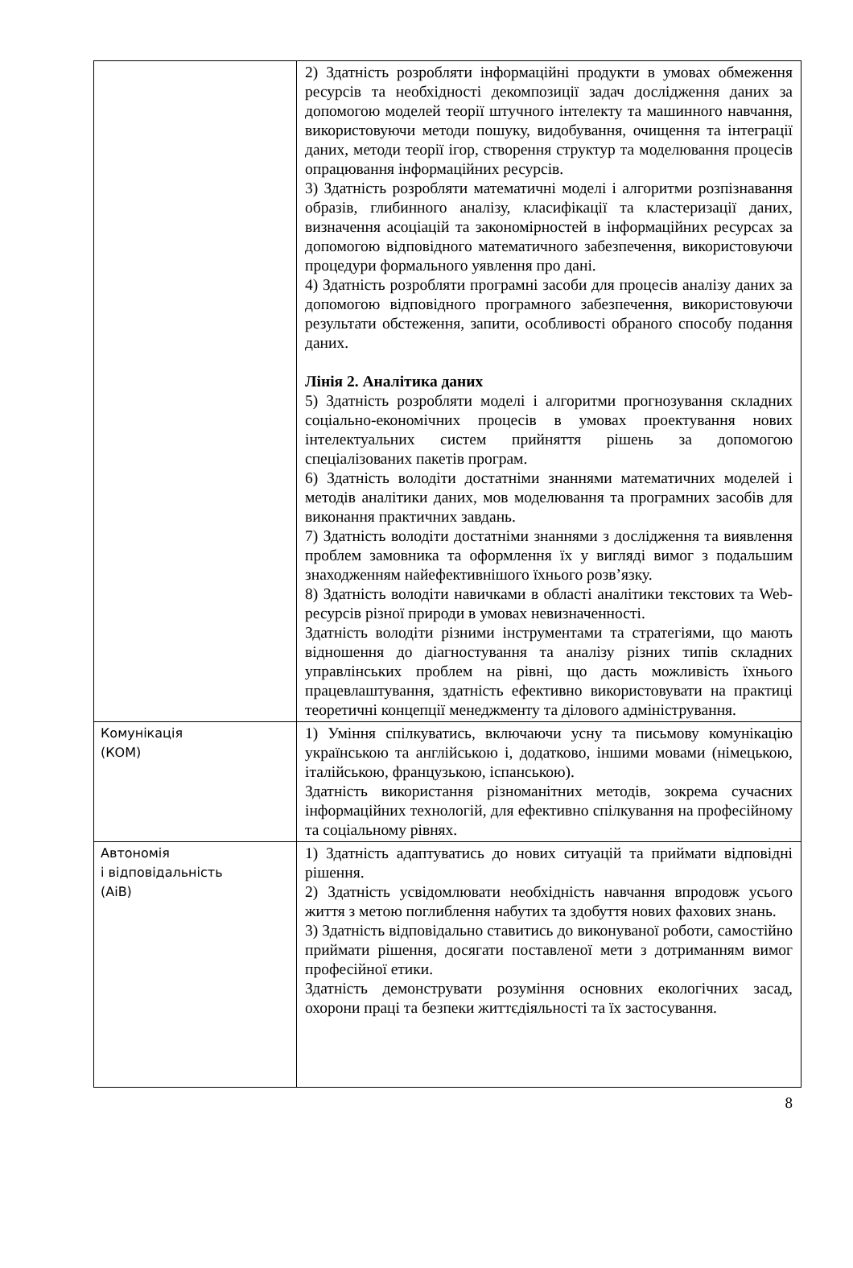| | 2) Здатність розробляти інформаційні продукти в умовах обмеження ресурсів та необхідності декомпозиції задач дослідження даних за допомогою моделей теорії штучного інтелекту та машинного навчання, використовуючи методи пошуку, видобування, очищення та інтеграції даних, методи теорії ігор, створення структур та моделювання процесів опрацювання інформаційних ресурсів. 3) Здатність розробляти математичні моделі і алгоритми розпізнавання образів, глибинного аналізу, класифікації та кластеризації даних, визначення асоціацій та закономірностей в інформаційних ресурсах за допомогою відповідного математичного забезпечення, використовуючи процедури формального уявлення про дані. 4) Здатність розробляти програмні засоби для процесів аналізу даних за допомогою відповідного програмного забезпечення, використовуючи результати обстеження, запити, особливості обраного способу подання даних. Лінія 2. Аналітика даних 5) Здатність розробляти моделі і алгоритми прогнозування складних соціально-економічних процесів в умовах проектування нових інтелектуальних систем прийняття рішень за допомогою спеціалізованих пакетів програм. 6) Здатність володіти достатніми знаннями математичних моделей і методів аналітики даних, мов моделювання та програмних засобів для виконання практичних завдань. 7) Здатність володіти достатніми знаннями з дослідження та виявлення проблем замовника та оформлення їх у вигляді вимог з подальшим знаходженням найефективнішого їхнього розв’язку. 8) Здатність володіти навичками в області аналітики текстових та Web-ресурсів різної природи в умовах невизначенності. Здатність володіти різними інструментами та стратегіями, що мають відношення до діагностування та аналізу різних типів складних управлінських проблем на рівні, що дасть можливість їхнього працевлаштування, здатність ефективно використовувати на практиці теоретичні концепції менеджменту та ділового адміністрування. |
| Комунікація (КОМ) | 1) Уміння спілкуватись, включаючи усну та письмову комунікацію українською та англійською і, додатково, іншими мовами (німецькою, італійською, французькою, іспанською). Здатність використання різноманітних методів, зокрема сучасних інформаційних технологій, для ефективно спілкування на професійному та соціальному рівнях. |
| Автономія і відповідальність (АіВ) | 1) Здатність адаптуватись до нових ситуацій та приймати відповідні рішення. 2) Здатність усвідомлювати необхідність навчання впродовж усього життя з метою поглиблення набутих та здобуття нових фахових знань. 3) Здатність відповідально ставитись до виконуваної роботи, самостійно приймати рішення, досягати поставленої мети з дотриманням вимог професійної етики. Здатність демонструвати розуміння основних екологічних засад, охорони праці та безпеки життєдіяльності та їх застосування. |
8